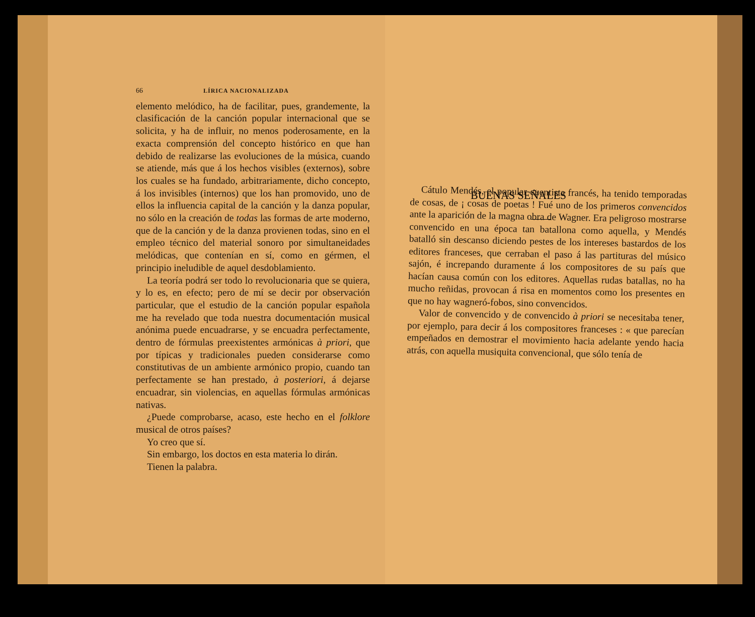66 LÍRICA NACIONALIZADA
elemento melódico, ha de facilitar, pues, grandemente, la clasificación de la canción popular internacional que se solicita, y ha de influir, no menos poderosamente, en la exacta comprensión del concepto histórico en que han debido de realizarse las evoluciones de la música, cuando se atiende, más que á los hechos visibles (externos), sobre los cuales se ha fundado, arbitrariamente, dicho concepto, á los invisibles (internos) que los han promovido, uno de ellos la influencia capital de la canción y la danza popular, no sólo en la creación de todas las formas de arte moderno, que de la canción y de la danza provienen todas, sino en el empleo técnico del material sonoro por simultaneidades melódicas, que contenían en sí, como en gérmen, el principio ineludible de aquel desdoblamiento.
La teoría podrá ser todo lo revolucionaria que se quiera, y lo es, en efecto; pero de mí se decir por observación particular, que el estudio de la canción popular española me ha revelado que toda nuestra documentación musical anónima puede encuadrarse, y se encuadra perfectamente, dentro de fórmulas preexistentes armónicas à priori, que por típicas y tradicionales pueden considerarse como constitutivas de un ambiente armónico propio, cuando tan perfectamente se han prestado, à posteriori, á dejarse encuadrar, sin violencias, en aquellas fórmulas armónicas nativas.
¿Puede comprobarse, acaso, este hecho en el folklore musical de otros países?
Yo creo que sí.
Sin embargo, los doctos en esta materia lo dirán.
Tienen la palabra.
BUENAS SEÑALES
Cátulo Mendés, el popular cuentista francés, ha tenido temporadas de cosas, de ¡ cosas de poetas ! Fué uno de los primeros convencidos ante la aparición de la magna obra de Wagner. Era peligroso mostrarse convencido en una época tan batallona como aquella, y Mendés batalló sin descanso diciendo pestes de los intereses bastardos de los editores franceses, que cerraban el paso á las partituras del músico sajón, é increpando duramente á los compositores de su país que hacían causa común con los editores. Aquellas rudas batallas, no ha mucho reñidas, provocan á risa en momentos como los presentes en que no hay wagneró-fobos, sino convencidos.
Valor de convencido y de convencido à priori se necesitaba tener, por ejemplo, para decir á los compositores franceses : « que parecían empeñados en demostrar el movimiento hacia adelante yendo hacia atrás, con aquella musiquita convencional, que sólo tenía de